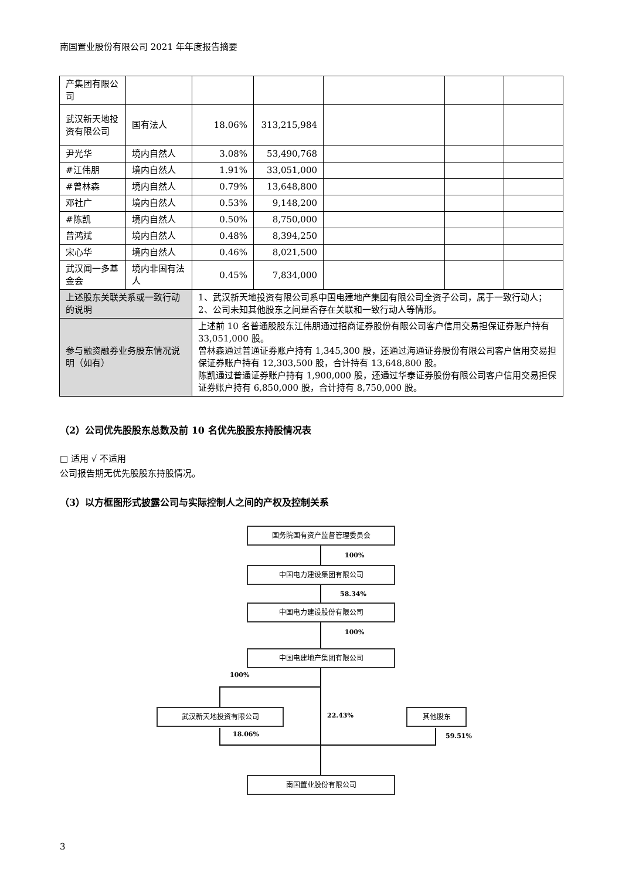南国置业股份有限公司 2021 年年度报告摘要
| 产集团有限公司 | | | | | | |
| 武汉新天地投资有限公司 | 国有法人 | 18.06% | 313,215,984 | | | |
| 尹光华 | 境内自然人 | 3.08% | 53,490,768 | | | |
| #江伟朋 | 境内自然人 | 1.91% | 33,051,000 | | | |
| #曾林森 | 境内自然人 | 0.79% | 13,648,800 | | | |
| 邓社广 | 境内自然人 | 0.53% | 9,148,200 | | | |
| #陈凯 | 境内自然人 | 0.50% | 8,750,000 | | | |
| 曾鸿斌 | 境内自然人 | 0.48% | 8,394,250 | | | |
| 宋心华 | 境内自然人 | 0.46% | 8,021,500 | | | |
| 武汉闻一多基金会 | 境内非国有法人 | 0.45% | 7,834,000 | | | |
| 上述股东关联关系或一致行动的说明 | | 1、武汉新天地投资有限公司系中国电建地产集团有限公司全资子公司，属于一致行动人； 2、公司未知其他股东之间是否存在关联和一致行动人等情形。 | | | | |
| 参与融资融券业务股东情况说明（如有） | | 上述前 10 名普通股股东江伟朋通过招商证券股份有限公司客户信用交易担保证券账户持有 33,051,000 股。 曾林森通过普通证券账户持有 1,345,300 股，还通过海通证券股份有限公司客户信用交易担保证券账户持有 12,303,500 股，合计持有 13,648,800 股。 陈凯通过普通证券账户持有 1,900,000 股，还通过华泰证券股份有限公司客户信用交易担保证券账户持有 6,850,000 股，合计持有 8,750,000 股。 | | | | |
（2）公司优先股股东总数及前 10 名优先股股东持股情况表
□ 适用 √ 不适用
公司报告期无优先股股东持股情况。
（3）以方框图形式披露公司与实际控制人之间的产权及控制关系
国务院国有资产监督管理委员会
100%
中国电力建设集团有限公司
58.34%
中国电力建设股份有限公司
100%
中国电建地产集团有限公司
100%
武汉新天地投资有限公司
22.43%
其他股东
18.06% 59.51%
南国置业股份有限公司
3